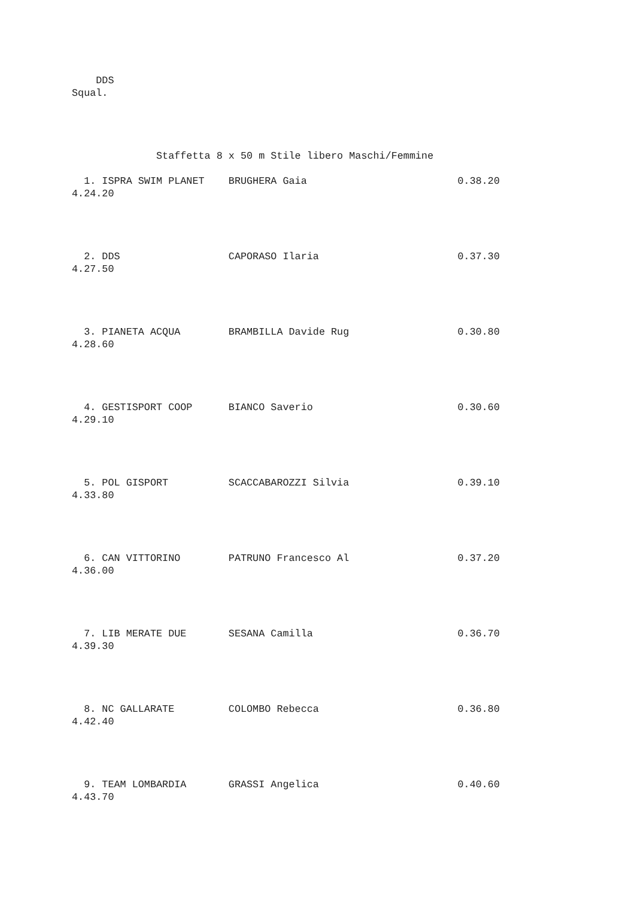DDS
Squal.




              Staffetta 8 x 50 m Stile libero Maschi/Femmine

  1. ISPRA SWIM PLANET    BRUGHERA Gaia                         0.38.20
4.24.20




  2. DDS                  CAPORASO Ilaria                       0.37.30
4.27.50




  3. PIANETA ACQUA        BRAMBILLA Davide Rug                  0.30.80
4.28.60




  4. GESTISPORT COOP      BIANCO Saverio                        0.30.60
4.29.10




  5. POL GISPORT          SCACCABAROZZI Silvia                  0.39.10
4.33.80




  6. CAN VITTORINO        PATRUNO Francesco Al                  0.37.20
4.36.00




  7. LIB MERATE DUE       SESANA Camilla                        0.36.70
4.39.30




  8. NC GALLARATE         COLOMBO Rebecca                       0.36.80
4.42.40




  9. TEAM LOMBARDIA       GRASSI Angelica                       0.40.60
4.43.70